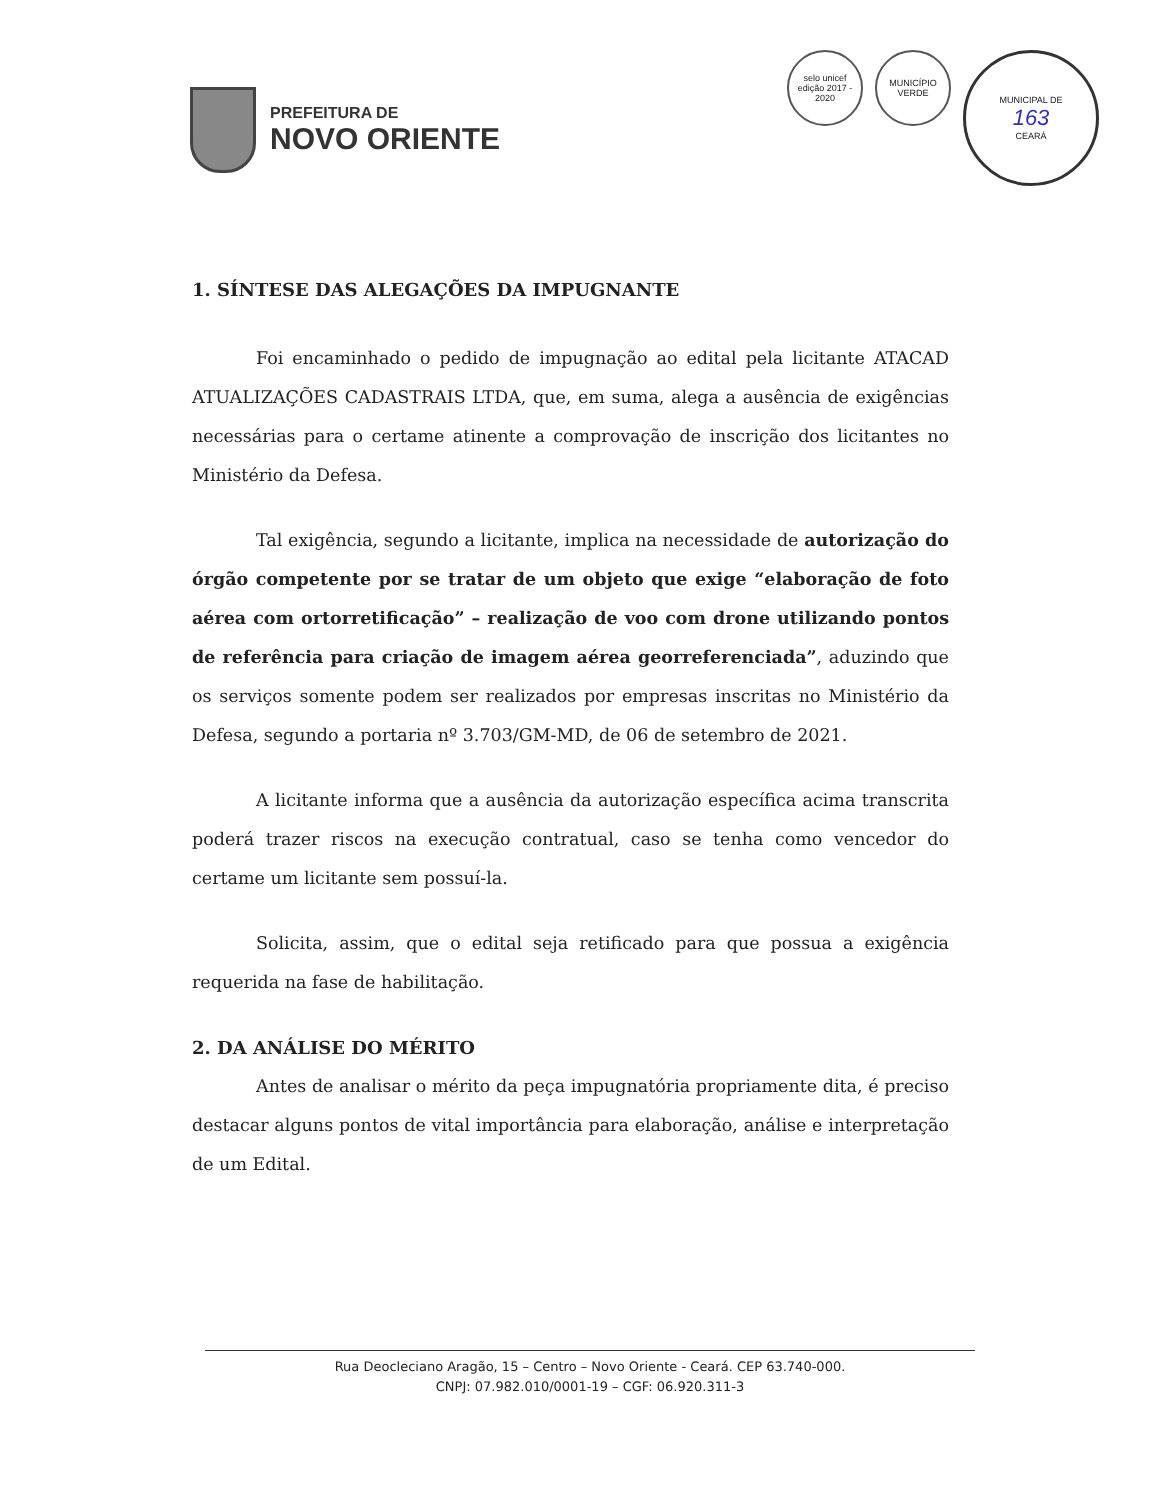PREFEITURA DE
NOVO ORIENTE
selo unicef
edição 2017 - 2020
MUNICÍPIO VERDE
MUNICIPAL DE
163
CEARÁ
1. SÍNTESE DAS ALEGAÇÕES DA IMPUGNANTE
Foi encaminhado o pedido de impugnação ao edital pela licitante ATACAD ATUALIZAÇÕES CADASTRAIS LTDA, que, em suma, alega a ausência de exigências necessárias para o certame atinente a comprovação de inscrição dos licitantes no Ministério da Defesa.
Tal exigência, segundo a licitante, implica na necessidade de autorização do órgão competente por se tratar de um objeto que exige “elaboração de foto aérea com ortorretificação” – realização de voo com drone utilizando pontos de referência para criação de imagem aérea georreferenciada”, aduzindo que os serviços somente podem ser realizados por empresas inscritas no Ministério da Defesa, segundo a portaria nº 3.703/GM-MD, de 06 de setembro de 2021.
A licitante informa que a ausência da autorização específica acima transcrita poderá trazer riscos na execução contratual, caso se tenha como vencedor do certame um licitante sem possuí-la.
Solicita, assim, que o edital seja retificado para que possua a exigência requerida na fase de habilitação.
2. DA ANÁLISE DO MÉRITO
Antes de analisar o mérito da peça impugnatória propriamente dita, é preciso destacar alguns pontos de vital importância para elaboração, análise e interpretação de um Edital.
Rua Deocleciano Aragão, 15 – Centro – Novo Oriente - Ceará. CEP 63.740-000.
CNPJ: 07.982.010/0001-19 – CGF: 06.920.311-3